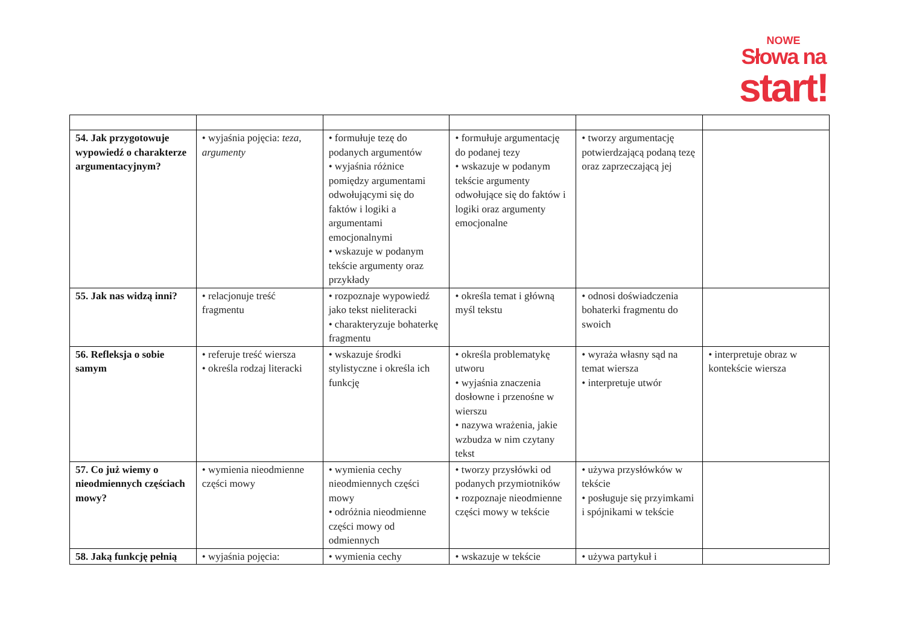NOWE
Słowa na
start!
| 54. Jak przygotowuje wypowiedź o charakterze argumentacyjnym? | • wyjaśnia pojęcia: teza, argumenty | • formułuje tezę do podanych argumentów • wyjaśnia różnice pomiędzy argumentami odwołującymi się do faktów i logiki a argumentami emocjonalnymi • wskazuje w podanym tekście argumenty oraz przykłady | • formułuje argumentację do podanej tezy • wskazuje w podanym tekście argumenty odwołujące się do faktów i logiki oraz argumenty emocjonalne | • tworzy argumentację potwierdzającą podaną tezę oraz zaprzeczającą jej | |
| 55. Jak nas widzą inni? | • relacjonuje treść fragmentu | • rozpoznaje wypowiedź jako tekst nieliteracki • charakteryzuje bohaterkę fragmentu | • określa temat i główną myśl tekstu | • odnosi doświadczenia bohaterki fragmentu do swoich | |
| 56. Refleksja o sobie samym | • referuje treść wiersza • określa rodzaj literacki | • wskazuje środki stylistyczne i określa ich funkcję | • określa problematykę utworu • wyjaśnia znaczenia dosłowne i przenośne w wierszu • nazywa wrażenia, jakie wzbudza w nim czytany tekst | • wyraża własny sąd na temat wiersza • interpretuje utwór | • interpretuje obraz w kontekście wiersza |
| 57. Co już wiemy o nieodmiennych częściach mowy? | • wymienia nieodmienne części mowy | • wymienia cechy nieodmiennych części mowy • odróżnia nieodmienne części mowy od odmiennych | • tworzy przysłówki od podanych przymiotników • rozpoznaje nieodmienne części mowy w tekście | • używa przysłówków w tekście • posługuje się przyimkami i spójnikami w tekście | |
| 58. Jaką funkcję pełnią | • wyjaśnia pojęcia: | • wymienia cechy | • wskazuje w tekście | • używa partykuł i | |